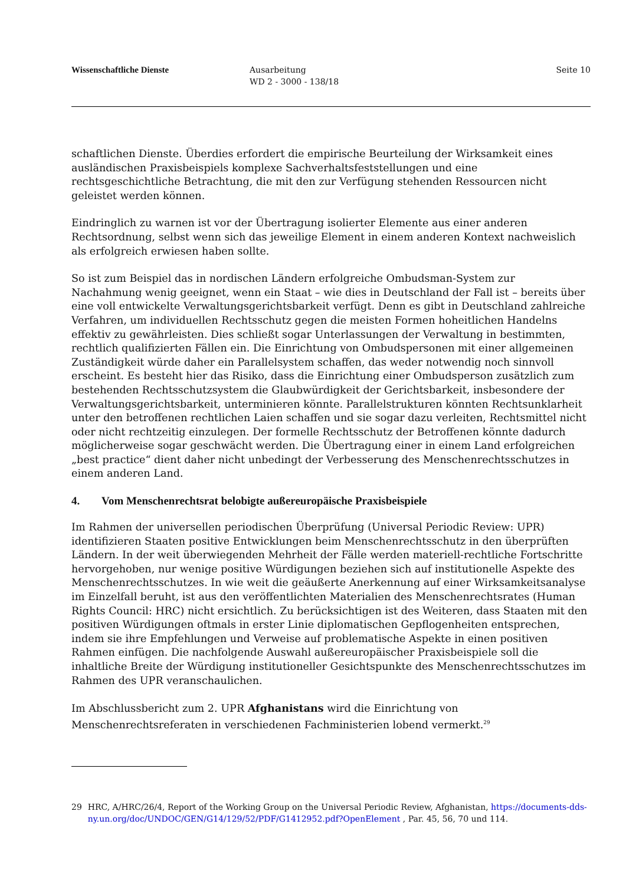Wissenschaftliche Dienste Ausarbeitung
WD 2 - 3000 - 138/18
Seite 10
schaftlichen Dienste. Überdies erfordert die empirische Beurteilung der Wirksamkeit eines ausländischen Praxisbeispiels komplexe Sachverhaltsfeststellungen und eine rechtsgeschichtliche Betrachtung, die mit den zur Verfügung stehenden Ressourcen nicht geleistet werden können.
Eindringlich zu warnen ist vor der Übertragung isolierter Elemente aus einer anderen Rechtsordnung, selbst wenn sich das jeweilige Element in einem anderen Kontext nachweislich als erfolgreich erwiesen haben sollte.
So ist zum Beispiel das in nordischen Ländern erfolgreiche Ombudsman-System zur Nachahmung wenig geeignet, wenn ein Staat – wie dies in Deutschland der Fall ist – bereits über eine voll entwickelte Verwaltungsgerichtsbarkeit verfügt. Denn es gibt in Deutschland zahlreiche Verfahren, um individuellen Rechtsschutz gegen die meisten Formen hoheitlichen Handelns effektiv zu gewährleisten. Dies schließt sogar Unterlassungen der Verwaltung in bestimmten, rechtlich qualifizierten Fällen ein. Die Einrichtung von Ombudspersonen mit einer allgemeinen Zuständigkeit würde daher ein Parallelsystem schaffen, das weder notwendig noch sinnvoll erscheint. Es besteht hier das Risiko, dass die Einrichtung einer Ombudsperson zusätzlich zum bestehenden Rechtsschutzsystem die Glaubwürdigkeit der Gerichtsbarkeit, insbesondere der Verwaltungsgerichtsbarkeit, unterminieren könnte. Parallelstrukturen könnten Rechtsunklarheit unter den betroffenen rechtlichen Laien schaffen und sie sogar dazu verleiten, Rechtsmittel nicht oder nicht rechtzeitig einzulegen. Der formelle Rechtsschutz der Betroffenen könnte dadurch möglicherweise sogar geschwächt werden. Die Übertragung einer in einem Land erfolgreichen „best practice“ dient daher nicht unbedingt der Verbesserung des Menschenrechtsschutzes in einem anderen Land.
4. Vom Menschenrechtsrat belobigte außereuropäische Praxisbeispiele
Im Rahmen der universellen periodischen Überprüfung (Universal Periodic Review: UPR) identifizieren Staaten positive Entwicklungen beim Menschenrechtsschutz in den überprüften Ländern. In der weit überwiegenden Mehrheit der Fälle werden materiell-rechtliche Fortschritte hervorgehoben, nur wenige positive Würdigungen beziehen sich auf institutionelle Aspekte des Menschenrechtsschutzes. In wie weit die geäußerte Anerkennung auf einer Wirksamkeitsanalyse im Einzelfall beruht, ist aus den veröffentlichten Materialien des Menschenrechtsrates (Human Rights Council: HRC) nicht ersichtlich. Zu berücksichtigen ist des Weiteren, dass Staaten mit den positiven Würdigungen oftmals in erster Linie diplomatischen Gepflogenheiten entsprechen, indem sie ihre Empfehlungen und Verweise auf problematische Aspekte in einen positiven Rahmen einfügen. Die nachfolgende Auswahl außereuropäischer Praxisbeispiele soll die inhaltliche Breite der Würdigung institutioneller Gesichtspunkte des Menschenrechtsschutzes im Rahmen des UPR veranschaulichen.
Im Abschlussbericht zum 2. UPR Afghanistans wird die Einrichtung von Menschenrechtsreferaten in verschiedenen Fachministerien lobend vermerkt.<sup>29</sup>
29 HRC, A/HRC/26/4, Report of the Working Group on the Universal Periodic Review, Afghanistan, https://documents-dds-ny.un.org/doc/UNDOC/GEN/G14/129/52/PDF/G1412952.pdf?OpenElement , Par. 45, 56, 70 und 114.